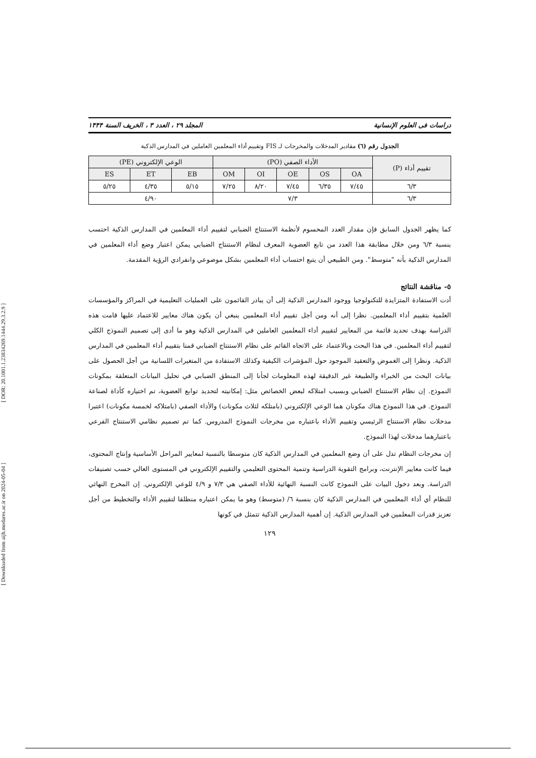[ Downloaded from aijh.modares.ac.ir on 2024-05-04 ] [ DOR: 20.1001.1.23834269.1444.29.3.2.9 ]
دراسات فى العلوم الإنسانية المجلد ٢٩ ، العدد ٣ ، الخريف السنة ١۴۴۴
الجدول رقم (٦) مقادير المدخلات والمخرجات لـ FIS وتقييم أداء المعلمين العاملين في المدارس الذكية
| تقييم أداء (P) | الأداء الصفي (PO) | | | | | الوعي الإلكتروني (PE) | | |
| --- | --- | --- | --- | --- | --- | --- | --- | --- |
| | OA | OS | OE | OI | OM | EB | ET | ES |
| ٦/٣ | ٧/٤٥ | ٦/٣٥ | ٧/٤٥ | ٨/٢٠ | ٧/٢٥ | ٥/١٥ | ٤/٣٥ | ٥/٢٥ |
| ٦/٣ | ٧/٣ | | | | | ٤/٩٠ | | |
كما يظهر الجدول السابق فإن مقدار العدد المحسوم لأنظمة الاستنتاج الضبابي لتقييم أداء المعلمين في المدارس الذكية احتسب بنسبة ٦/٣ ومن خلال مطابقة هذا العدد من تابع العضوية المعرف لنظام الاستنتاج الضبابي يمكن اعتبار وضع أداء المعلمين في المدارس الذكية بأنه "متوسط". ومن الطبيعي أن يتبع احتساب أداء المعلمين بشكل موضوعي وانفرادي الرؤية المقدمة.
٥- مناقشة النتائج
أدت الاستفادة المتزايدة للتكنولوجيا ووجود المدارس الذكية إلى أن يبادر القائمون على العمليات التعليمية في المراكز والمؤسسات العلمية بتقييم أداء المعلمين. نظرا إلى أنه ومن أجل تقييم أداء المعلمين ينبغي أن يكون هناك معايير للاعتماد عليها قامت هذه الدراسة بهدف تحديد قائمة من المعايير لتقييم أداء المعلمين العاملين في المدارس الذكية وهو ما أدى إلى تصميم النموذج الكلي لتقييم أداء المعلمين. في هذا البحث وبالاعتماد على الاتجاه القائم على نظام الاستنتاج الضبابي قمنا بتقييم أداء المعلمين في المدارس الذكية. ونظرا إلى الغموض والتعقيد الموجود حول المؤشرات الكيفية وكذلك الاستفادة من المتغيرات اللسانية من أجل الحصول على بيانات البحث من الخبراء والطبيعة غير الدقيقة لهذه المعلومات لجأنا إلى المنطق الضبابي في تحليل البيانات المتعلقة بمكونات النموذج. إن نظام الاستنتاج الضبابي وبسبب امتلاكه لبعض الخصائص مثل: إمكانيته لتحديد توابع العضوية، تم اختياره كأداة لصناعة النموذج. في هذا النموذج هناك مكونان هما الوعي الإلكتروني (بامتلكه لثلاث مكونات) والأداء الصفي (بامتلاكه لخمسة مكونات) اعتبرا مدخلات نظام الاستنتاج الرئيسي وتقييم الأداء باعتباره من مخرجات النموذج المدروس. كما تم تصميم نظامي الاستنتاج الفرعي باعتبارهما مدخلات لهذا النموذج.
إن مخرجات النظام تدل على أن وضع المعلمين في المدارس الذكية كان متوسطا بالنسبة لمعايير المراحل الأساسية وإنتاج المحتوى، فيما كانت معايير الإنترنت، وبرامج التقوية الدراسية وتنمية المحتوى التعليمي والتقييم الإلكتروني في المستوى العالي حسب تصنيفات الدراسة. وبعد دخول البيات على النموذج كانت النسبة النهائية للأداء الصفي هي ٧/٣ و ٤/٩ للوعي الإلكتروني. إن المخرج النهائي للنظام أي أداء المعلمين في المدارس الذكية كان بنسبة ٦/ (متوسط) وهو ما يمكن اعتباره منطلقا لتقييم الأداء والتخطيط من أجل تعزيز قدرات المعلمين في المدارس الذكية. إن أهمية المدارس الذكية تتمثل في كونها
١٢٩